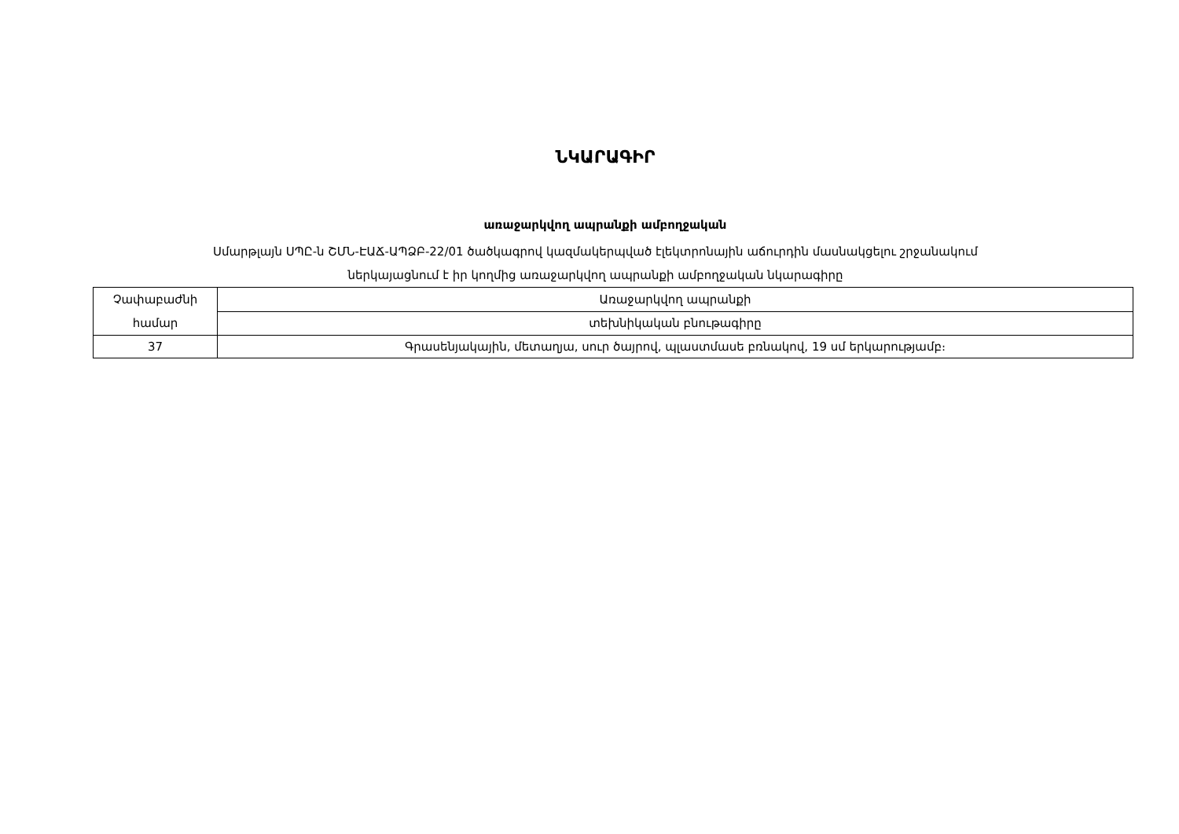ՆԿԱՐԱԳԻՐ
առաջարկվող ապրանքի ամբողջական
Սմարթլայն ՍՊԸ-ն ՇՄՆ-ԷԱՃ-ԱՊՁԲ-22/01 ծածկագրով կազմակերպված էլեկտրոնային աճուրդին մասնակցելու շրջանակում
ներկայացնում է իր կողմից առաջարկվող ապրանքի ամբողջական նկարագիրը
| Չափաբաժնի համար | Առաջարկվող ապրանքի |
| | տեխնիկական բնութագիրը |
| 37 | Գրասենյակային, մետաղյա, սուր ծայրով, պլաստմասե բռնակով, 19 սմ երկարությամբ։ |